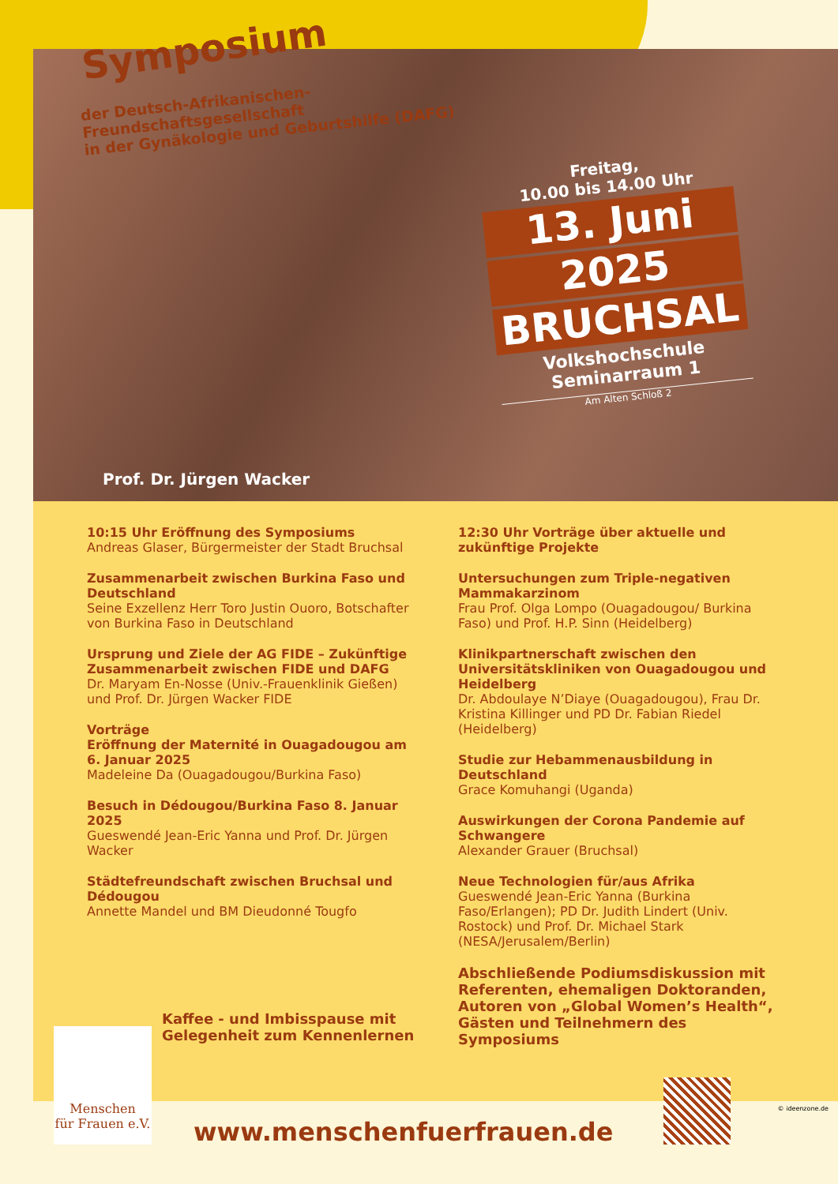Symposium
der Deutsch-Afrikanischen-
Freundschaftsgesellschaft
in der Gynäkologie und Geburtshilfe (DAFG)
Freitag,
10.00 bis 14.00 Uhr
13. Juni
2025
BRUCHSAL
Volkshochschule
Seminarraum 1
Am Alten Schloß 2
Prof. Dr. Jürgen Wacker
10:15 Uhr Eröffnung des Symposiums
Andreas Glaser, Bürgermeister der Stadt Bruchsal
Zusammenarbeit zwischen Burkina Faso und Deutschland
Seine Exzellenz Herr Toro Justin Ouoro, Botschafter von Burkina Faso in Deutschland
Ursprung und Ziele der AG FIDE – Zukünftige Zusammenarbeit zwischen FIDE und DAFG
Dr. Maryam En-Nosse (Univ.-Frauenklinik Gießen) und Prof. Dr. Jürgen Wacker FIDE
Vorträge
Eröffnung der Maternité in Ouagadougou am 6. Januar 2025
Madeleine Da (Ouagadougou/Burkina Faso)
Besuch in Dédougou/Burkina Faso 8. Januar 2025
Gueswendé Jean-Eric Yanna und Prof. Dr. Jürgen Wacker
Städtefreundschaft zwischen Bruchsal und Dédougou
Annette Mandel und BM Dieudonné Tougfo
12:30 Uhr Vorträge über aktuelle und zukünftige Projekte
Untersuchungen zum Triple-negativen Mammakarzinom
Frau Prof. Olga Lompo (Ouagadougou/ Burkina Faso) und Prof. H.P. Sinn (Heidelberg)
Klinikpartnerschaft zwischen den Universitätskliniken von Ouagadougou und Heidelberg
Dr. Abdoulaye N’Diaye (Ouagadougou), Frau Dr. Kristina Killinger und PD Dr. Fabian Riedel (Heidelberg)
Studie zur Hebammenausbildung in Deutschland
Grace Komuhangi (Uganda)
Auswirkungen der Corona Pandemie auf Schwangere
Alexander Grauer (Bruchsal)
Neue Technologien für/aus Afrika
Gueswendé Jean-Eric Yanna (Burkina Faso/Erlangen); PD Dr. Judith Lindert (Univ. Rostock) und Prof. Dr. Michael Stark (NESA/Jerusalem/Berlin)
Abschließende Podiumsdiskussion mit Referenten, ehemaligen Doktoranden, Autoren von „Global Women’s Health“, Gästen und Teilnehmern des Symposiums
Kaffee - und Imbisspause mit
Gelegenheit zum Kennenlernen
Menschen
für Frauen e.V.
www.menschenfuerfrauen.de
© ideenzone.de